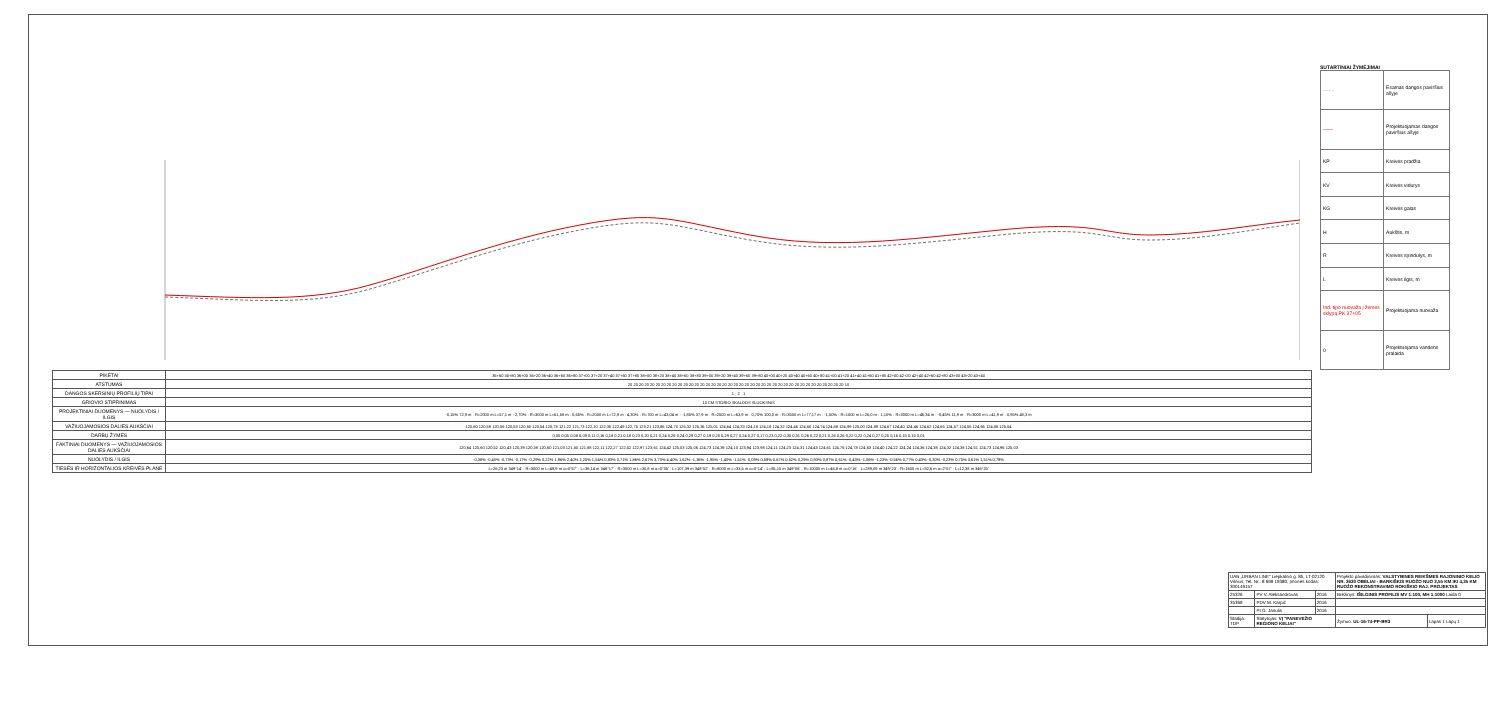SUTARTINIAI ŽYMĖJIMAI
| - - - - | Esamas dangos paviršius ašyje |
| —— | Projektuojamas dangos paviršius ašyje |
| KP | Kreivės pradžia |
| KV | Kreivės vidurys |
| KG | Kreivės galas |
| H | Aukštis, m |
| R | Kreivės spindulys, m |
| L | Kreivės ilgis, m |
| Ind. tipo nuovaža į žemės sklypą PK 37+05 | Projektuojama nuovaža |
| 0 | Projektuojama vandens pralaida |
| PIKETAI | 35+60 35+80 36+00 36+20 36+40 36+60 36+80 37+00 37+20 37+40 37+60 37+80 38+00 38+20 38+40 38+60 38+80 39+00 39+20 39+40 39+60 39+80 40+00 40+20 40+40 40+60 40+80 41+00 41+20 41+40 41+60 41+80 42+00 42+20 42+40 42+60 42+80 43+00 43+20 43+40 |
| ATSTUMAS | 20 20 20 20 20 20 20 20 20 20 20 20 20 20 20 20 20 20 20 20 20 20 20 20 20 20 20 20 20 20 20 20 20 20 20 20 20 20 20 10 |
| DANGOS SKERSINIŲ PROFILIŲ TIPAI | 1 2 1 |
| GRIOVIO STIPRINIMAS | 10 CM STORIO SKALDOS SLUOKSNIS |
| PROJEKTINIAI DUOMENYS — NUOLYDIS / ILGIS | -0,15% 72,9 m · R=2000 m L=57,1 m · 2,70% · R=3000 m L=61,58 m · 0,65% · R=2000 m L=72,9 m · 4,30% · R=700 m L=43,04 m · -1,85% 37,9 m · R=2500 m L=63,9 m · 0,70% 100,0 m · R=3500 m L=77,17 m · -1,50% · R=1000 m L=26,0 m · 1,10% · R=3000 m L=46,34 m · -0,45% 11,9 m · R=3000 m L=41,9 m · 0,95% 48,3 m |
| VAŽIUOJAMOSIOS DALIES AUKŠČIAI | 120,60 120,59 120,56 120,53 120,50 120,54 120,78 121,22 121,73 122,10 122,35 122,49 122,75 123,21 123,86 124,70 125,32 125,36 125,01 124,64 124,33 124,18 124,18 124,32 124,46 124,60 124,74 124,88 124,99 125,00 124,89 124,67 124,40 124,46 124,62 124,65 124,57 124,55 124,66 124,85 125,04 |
| DARBŲ ŽYMĖS | 0,00 0,05 0,08 0,09 0,11 0,16 0,18 0,21 0,18 0,23 0,20 0,21 0,24 0,26 0,24 0,29 0,27 0,19 0,25 0,29 0,27 0,24 0,27 0,17 0,23 0,22 0,30 0,31 0,26 0,22 0,21 0,26 0,26 0,22 0,22 0,24 0,27 0,25 0,16 0,15 0,15 0,01 |
| FAKTINIAI DUOMENYS — VAŽIUOJAMOSIOS DALIES AUKŠČIAI | 120,64 120,60 120,52 120,43 120,39 120,38 120,60 121,03 121,50 121,88 122,11 122,27 122,52 122,97 123,61 124,42 125,03 125,06 124,73 124,39 124,10 123,94 123,98 124,11 124,23 124,31 124,43 124,61 124,76 124,78 124,63 124,40 124,22 124,24 124,36 124,38 124,32 124,38 124,51 124,73 124,96 125,03 |
| NUOLYDIS / ILGIS | -0,38% -0,40% -0,73% -0,17% -0,29% 0,22% 1,96% 2,40% 2,25% 1,54% 0,83% 0,71% 1,86% 2,67% 3,70% 4,40% 1,62% -1,36% -1,95% -1,40% -1,51% -0,09% 0,59% 0,67% 0,52% 0,29% 0,93% 0,87% 0,61% -0,43% -1,06% -1,23% -0,56% 0,77% 0,43% -0,30% -0,23% 0,75% 0,61% 1,51% 0,79% |
| TIESĖS IR HORIZONTALIOS KREIVĖS PLANE | L=26,23 m 349°14' · R=3000 m L=49,9 m α=0°57' · L=36,14 m 348°17' · R=3000 m L=30,8 m α=0°35' · L=107,39 m 348°52' · R=8000 m L=33,5 m α=0°14' · L=85,15 m 349°06' · R=10000 m L=46,8 m α=0°16' · L=289,09 m 349°23' · R=1600 m L=82,6 m α=2°57' · L=12,38 m 346°25' |
| UAB „URBAN LINE“ Liepkalnio g. 85, LT-02120 Vilnius; Tel. Nr.: 8 699 19380; Įmonės kodas: 300149157 | | | Projekto pavadinimas: VALSTYBINĖS REIKŠMĖS RAJONINIO KELIO NR. 3630 OBELIAI - BARKIŠKIS RUOŽO NUO 3,55 KM IKI 4,35 KM RUOŽO REKONSTRAVIMO ROKIŠKIO RAJ. PROJEKTAS | |
| 25326 | PV V. Aleksandrovas | 2016 | Brėžinys: IŠILGINIS PROFILIS MV 1:100, MH 1:1000 Laida 0 | |
| 35369 | PDV M. Karpič | 2016 | | |
| | PI G. Janulis | 2016 | | |
| Stadija: TDP | Statytojas: VĮ "PANEVĖŽIO REGIONO KELIAI" | | Žymuo: UL-16-74-PP-BR3 | Lapas 1 Lapų 1 |